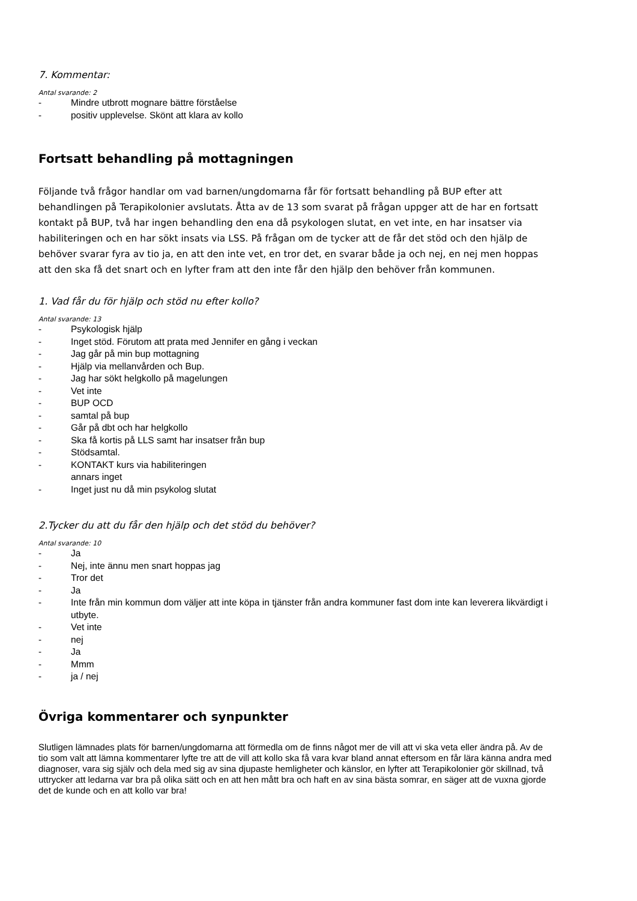7. Kommentar:
Antal svarande: 2
- Mindre utbrott mognare bättre förståelse
- positiv upplevelse. Skönt att klara av kollo
Fortsatt behandling på mottagningen
Följande två frågor handlar om vad barnen/ungdomarna får för fortsatt behandling på BUP efter att behandlingen på Terapikolonier avslutats. Åtta av de 13 som svarat på frågan uppger att de har en fortsatt kontakt på BUP, två har ingen behandling den ena då psykologen slutat, en vet inte, en har insatser via habiliteringen och en har sökt insats via LSS. På frågan om de tycker att de får det stöd och den hjälp de behöver svarar fyra av tio ja, en att den inte vet, en tror det, en svarar både ja och nej, en nej men hoppas att den ska få det snart och en lyfter fram att den inte får den hjälp den behöver från kommunen.
1. Vad får du för hjälp och stöd nu efter kollo?
Antal svarande: 13
- Psykologisk hjälp
- Inget stöd. Förutom att prata med Jennifer en gång i veckan
- Jag går på min bup mottagning
- Hjälp via mellanvården och Bup.
- Jag har sökt helgkollo på magelungen
- Vet inte
- BUP OCD
- samtal på bup
- Går på dbt och har helgkollo
- Ska få kortis på LLS samt har insatser från bup
- Stödsamtal.
- KONTAKT kurs via habiliteringen
annars inget
- Inget just nu då min psykolog slutat
2.Tycker du att du får den hjälp och det stöd du behöver?
Antal svarande: 10
- Ja
- Nej, inte ännu men snart hoppas jag
- Tror det
- Ja
- Inte från min kommun dom väljer att inte köpa in tjänster från andra kommuner fast dom inte kan leverera likvärdigt i utbyte.
- Vet inte
- nej
- Ja
- Mmm
- ja / nej
Övriga kommentarer och synpunkter
Slutligen lämnades plats för barnen/ungdomarna att förmedla om de finns något mer de vill att vi ska veta eller ändra på. Av de tio som valt att lämna kommentarer lyfte tre att de vill att kollo ska få vara kvar bland annat eftersom en får lära känna andra med diagnoser, vara sig själv och dela med sig av sina djupaste hemligheter och känslor, en lyfter att Terapikolonier gör skillnad, två uttrycker att ledarna var bra på olika sätt och en att hen mått bra och haft en av sina bästa somrar, en säger att de vuxna gjorde det de kunde och en att kollo var bra!